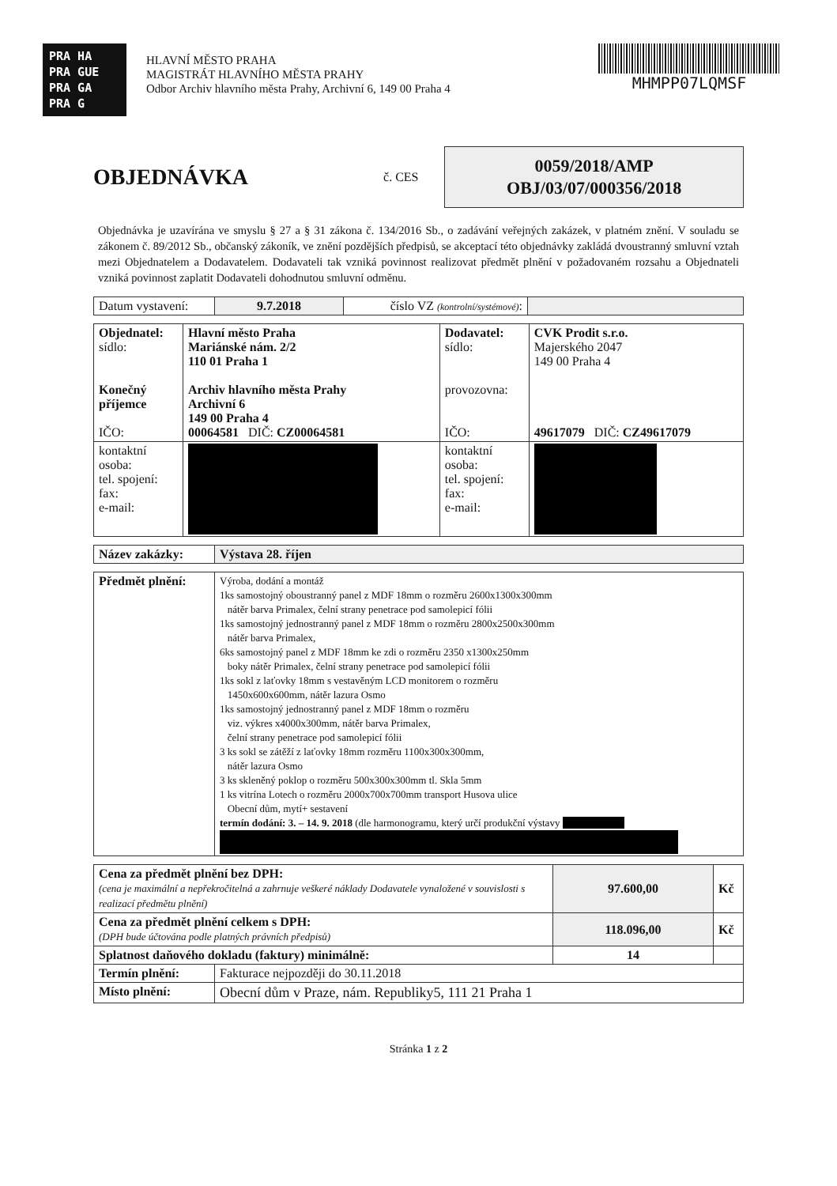PRA HA
PRA GUE
PRA GA
PRA G
HLAVNÍ MĚSTO PRAHA
MAGISTRÁT HLAVNÍHO MĚSTA PRAHY
Odbor Archiv hlavního města Prahy, Archivní 6, 149 00 Praha 4
MHMPP07LQMSF
OBJEDNÁVKA
č. CES
0059/2018/AMP
OBJ/03/07/000356/2018
Objednávka je uzavírána ve smyslu § 27 a § 31 zákona č. 134/2016 Sb., o zadávání veřejných zakázek, v platném znění. V souladu se zákonem č. 89/2012 Sb., občanský zákoník, ve znění pozdějších předpisů, se akceptací této objednávky zakládá dvoustranný smluvní vztah mezi Objednatelem a Dodavatelem. Dodavateli tak vzniká povinnost realizovat předmět plnění v požadovaném rozsahu a Objednateli vzniká povinnost zaplatit Dodavateli dohodnutou smluvní odměnu.
| Datum vystavení: | 9.7.2018 | číslo VZ (kontrolní/systémové) : | |
| Objednatel: sídlo: Konečný příjemce IČO: | Hlavní město Praha Mariánské nám. 2/2 110 01 Praha 1 Archiv hlavního města Prahy Archivní 6 149 00 Praha 4 00064581 DIČ: CZ00064581 | Dodavatel: sídlo: provozovna: IČO: | CVK Prodit s.r.o. Majerského 2047 149 00 Praha 4 49617079 DIČ: CZ49617079 |
| kontaktní osoba: tel. spojení: fax: e-mail: | | kontaktní osoba: tel. spojení: fax: e-mail: | |
| Název zakázky: | Výstava 28. říjen |
| Předmět plnění: | Výroba, dodání a montáž 1ks samostojný oboustranný panel z MDF 18mm o rozměru 2600x1300x300mm nátěr barva Primalex, čelní strany penetrace pod samolepicí fólii 1ks samostojný jednostranný panel z MDF 18mm o rozměru 2800x2500x300mm nátěr barva Primalex, 6ks samostojný panel z MDF 18mm ke zdi o rozměru 2350 x1300x250mm boky nátěr Primalex, čelní strany penetrace pod samolepicí fólii 1ks sokl z laťovky 18mm s vestavěným LCD monitorem o rozměru 1450x600x600mm, nátěr lazura Osmo 1ks samostojný jednostranný panel z MDF 18mm o rozměru viz. výkres x4000x300mm, nátěr barva Primalex, čelní strany penetrace pod samolepicí fólii 3 ks sokl se zátěží z laťovky 18mm rozměru 1100x300x300mm, nátěr lazura Osmo 3 ks skleněný poklop o rozměru 500x300x300mm tl. Skla 5mm 1 ks vitrína Lotech o rozměru 2000x700x700mm transport Husova ulice Obecní dům, mytí+ sestavení termín dodání: 3. – 14. 9. 2018 (dle harmonogramu, který určí produkční výstavy |
| Cena za předmět plnění bez DPH: (cena je maximální a nepřekročitelná a zahrnuje veškeré náklady Dodavatele vynaložené v souvislosti s realizací předmětu plnění) | 97.600,00 | Kč |
| Cena za předmět plnění celkem s DPH: (DPH bude účtována podle platných právních předpisů) | 118.096,00 | Kč |
| Splatnost daňového dokladu (faktury) minimálně: | 14 | |
| Termín plnění: | Fakturace nejpozději do 30.11.2018 |
| Místo plnění: | Obecní dům v Praze, nám. Republiky5, 111 21 Praha 1 |
Stránka 1 z 2